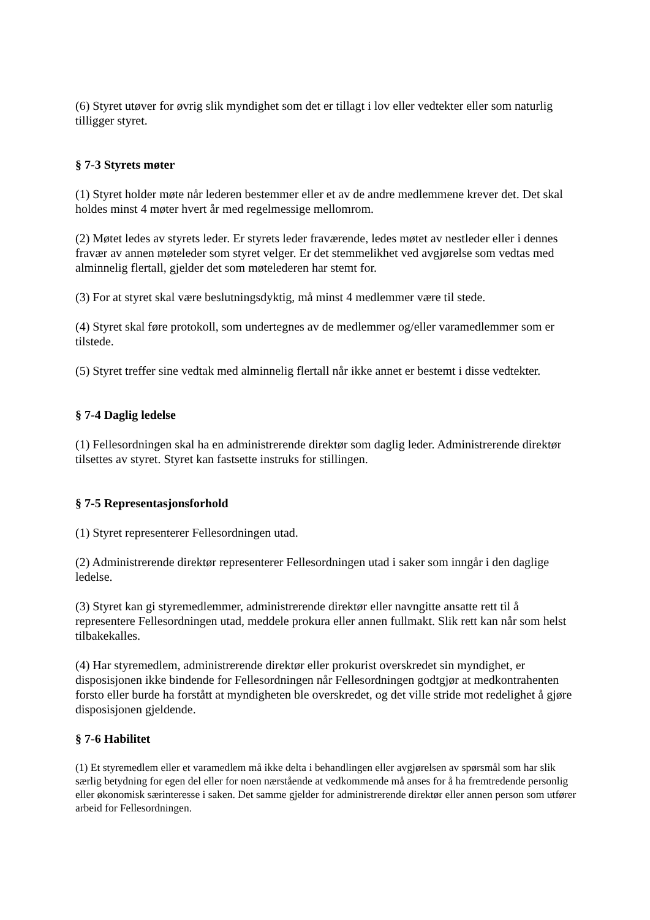(6) Styret utøver for øvrig slik myndighet som det er tillagt i lov eller vedtekter eller som naturlig tilligger styret.
§ 7-3 Styrets møter
(1) Styret holder møte når lederen bestemmer eller et av de andre medlemmene krever det. Det skal holdes minst 4 møter hvert år med regelmessige mellomrom.
(2) Møtet ledes av styrets leder. Er styrets leder fraværende, ledes møtet av nestleder eller i dennes fravær av annen møteleder som styret velger. Er det stemmelikhet ved avgjørelse som vedtas med alminnelig flertall, gjelder det som møtelederen har stemt for.
(3) For at styret skal være beslutningsdyktig, må minst 4 medlemmer være til stede.
(4) Styret skal føre protokoll, som undertegnes av de medlemmer og/eller varamedlemmer som er tilstede.
(5) Styret treffer sine vedtak med alminnelig flertall når ikke annet er bestemt i disse vedtekter.
§ 7-4 Daglig ledelse
(1) Fellesordningen skal ha en administrerende direktør som daglig leder. Administrerende direktør tilsettes av styret. Styret kan fastsette instruks for stillingen.
§ 7-5 Representasjonsforhold
(1) Styret representerer Fellesordningen utad.
(2) Administrerende direktør representerer Fellesordningen utad i saker som inngår i den daglige ledelse.
(3) Styret kan gi styremedlemmer, administrerende direktør eller navngitte ansatte rett til å representere Fellesordningen utad, meddele prokura eller annen fullmakt. Slik rett kan når som helst tilbakekalles.
(4) Har styremedlem, administrerende direktør eller prokurist overskredet sin myndighet, er disposisjonen ikke bindende for Fellesordningen når Fellesordningen godtgjør at medkontrahenten forsto eller burde ha forstått at myndigheten ble overskredet, og det ville stride mot redelighet å gjøre disposisjonen gjeldende.
§ 7-6 Habilitet
(1) Et styremedlem eller et varamedlem må ikke delta i behandlingen eller avgjørelsen av spørsmål som har slik særlig betydning for egen del eller for noen nærstående at vedkommende må anses for å ha fremtredende personlig eller økonomisk særinteresse i saken. Det samme gjelder for administrerende direktør eller annen person som utfører arbeid for Fellesordningen.